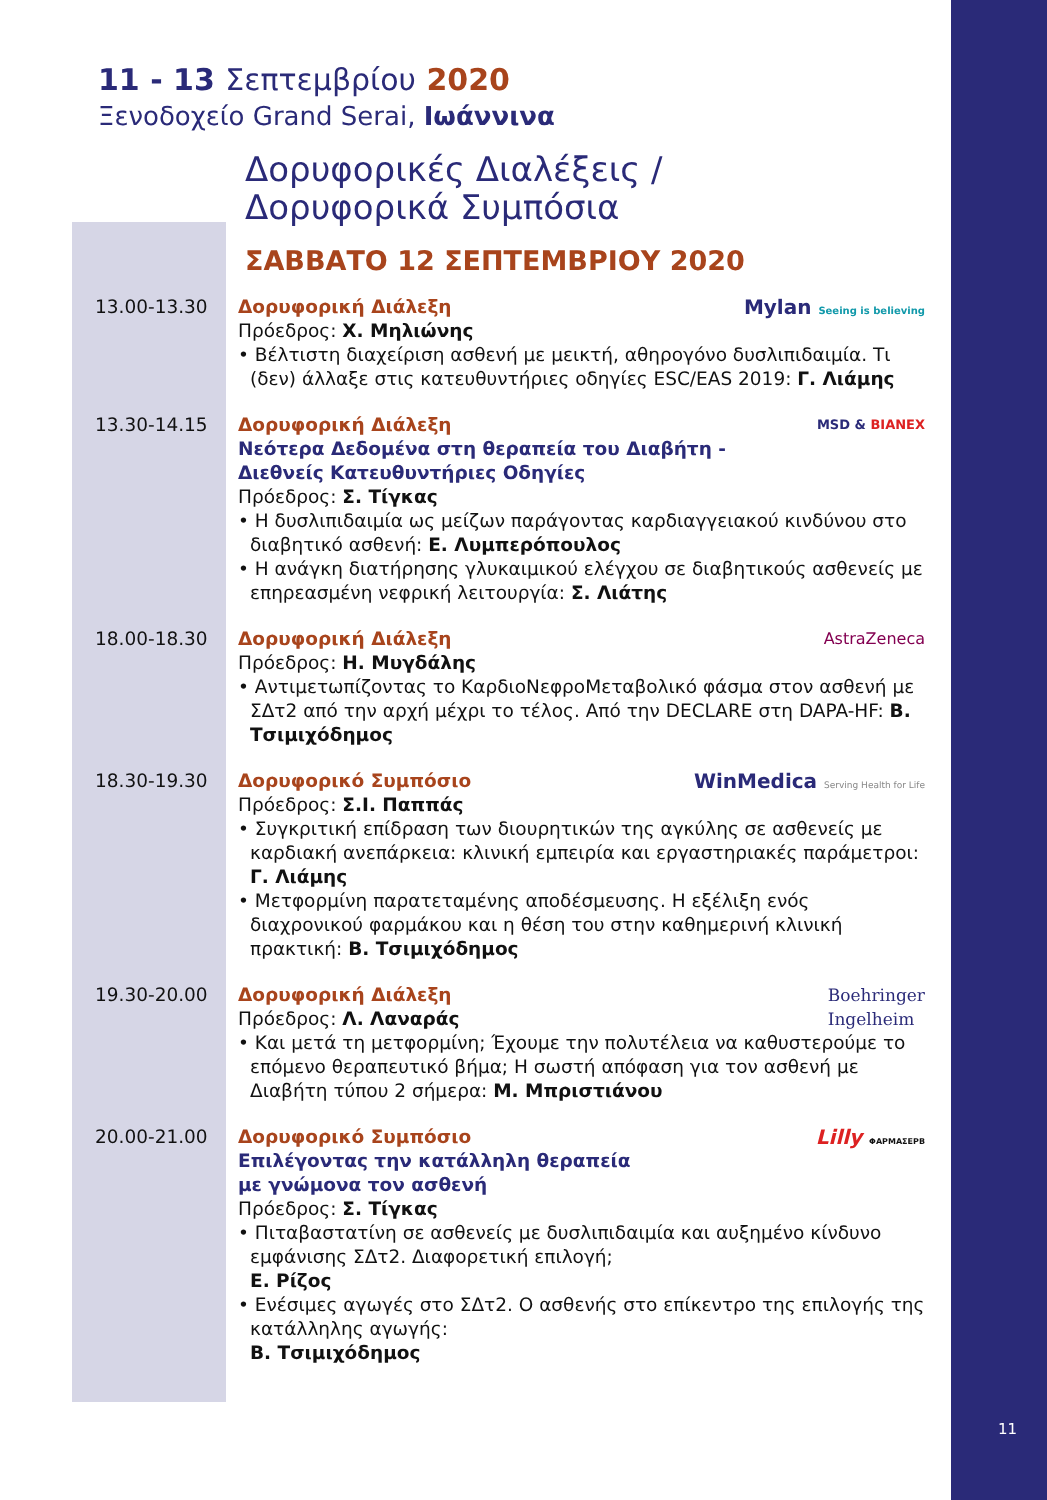11
11 - 13 Σεπτεμβρίου 2020
Ξενοδοχείο Grand Serai, Ιωάννινα
Δορυφορικές Διαλέξεις /
Δορυφορικά Συμπόσια
ΣΑΒΒΑΤΟ 12 ΣΕΠΤΕΜΒΡΙΟΥ 2020
13.00-13.30
Mylan Seeing is believing
Δορυφορική Διάλεξη
Πρόεδρος: Χ. Μηλιώνης
• Βέλτιστη διαχείριση ασθενή με μεικτή, αθηρογόνο δυσλιπιδαιμία. Τι (δεν) άλλαξε στις κατευθυντήριες οδηγίες ESC/EAS 2019: Γ. Λιάμης
13.30-14.15
MSD & BIANEX
Δορυφορική Διάλεξη
Νεότερα Δεδομένα στη θεραπεία του Διαβήτη -
Διεθνείς Κατευθυντήριες Οδηγίες
Πρόεδρος: Σ. Τίγκας
• Η δυσλιπιδαιμία ως μείζων παράγοντας καρδιαγγειακού κινδύνου στο διαβητικό ασθενή: Ε. Λυμπερόπουλος
• Η ανάγκη διατήρησης γλυκαιμικού ελέγχου σε διαβητικούς ασθενείς με επηρεασμένη νεφρική λειτουργία: Σ. Λιάτης
18.00-18.30
AstraZeneca
Δορυφορική Διάλεξη
Πρόεδρος: Η. Μυγδάλης
• Αντιμετωπίζοντας το ΚαρδιοΝεφροΜεταβολικό φάσμα στον ασθενή με ΣΔτ2 από την αρχή μέχρι το τέλος. Από την DECLARE στη DAPA-HF: Β. Τσιμιχόδημος
18.30-19.30
WinMedica Serving Health for Life
Δορυφορικό Συμπόσιο
Πρόεδρος: Σ.Ι. Παππάς
• Συγκριτική επίδραση των διουρητικών της αγκύλης σε ασθενείς με καρδιακή ανεπάρκεια: κλινική εμπειρία και εργαστηριακές παράμετροι: Γ. Λιάμης
• Μετφορμίνη παρατεταμένης αποδέσμευσης. Η εξέλιξη ενός διαχρονικού φαρμάκου και η θέση του στην καθημερινή κλινική πρακτική: Β. Τσιμιχόδημος
19.30-20.00
Boehringer
Ingelheim
Δορυφορική Διάλεξη
Πρόεδρος: Λ. Λαναράς
• Και μετά τη μετφορμίνη; Έχουμε την πολυτέλεια να καθυστερούμε το επόμενο θεραπευτικό βήμα; Η σωστή απόφαση για τον ασθενή με Διαβήτη τύπου 2 σήμερα: Μ. Μπριστιάνου
20.00-21.00
Lilly ΦΑΡΜΑΣΕΡΒ
Δορυφορικό Συμπόσιο
Επιλέγοντας την κατάλληλη θεραπεία
με γνώμονα τον ασθενή
Πρόεδρος: Σ. Τίγκας
• Πιταβαστατίνη σε ασθενείς με δυσλιπιδαιμία και αυξημένο κίνδυνο εμφάνισης ΣΔτ2. Διαφορετική επιλογή;
Ε. Ρίζος
• Ενέσιμες αγωγές στο ΣΔτ2. Ο ασθενής στο επίκεντρο της επιλογής της κατάλληλης αγωγής:
Β. Τσιμιχόδημος